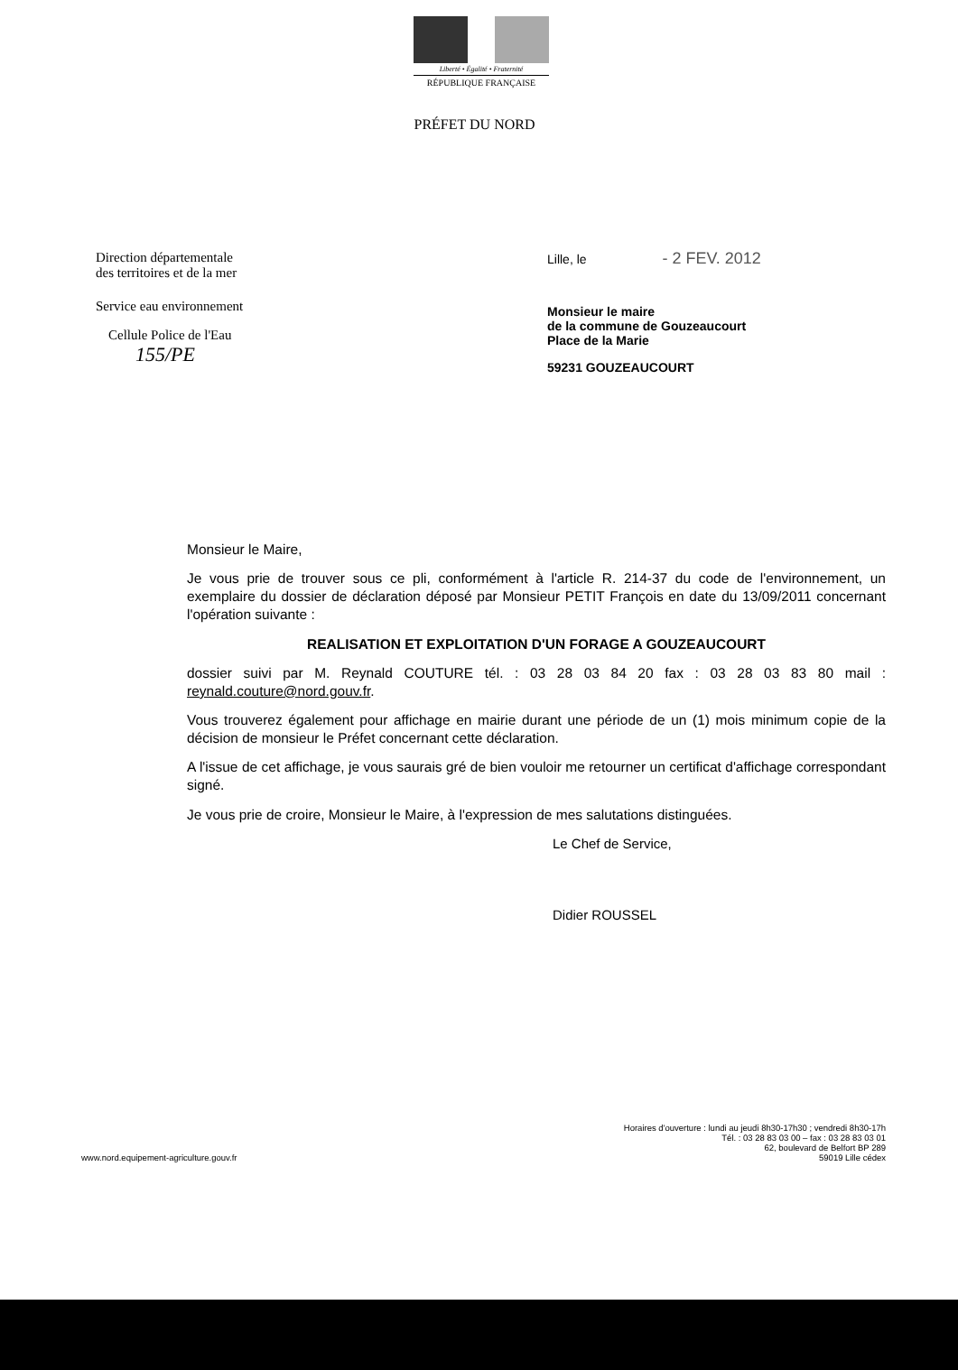Liberté • Égalité • Fraternité
RÉPUBLIQUE FRANÇAISE
PRÉFET DU NORD
Direction départementale
des territoires et de la mer
Service eau environnement
Cellule Police de l'Eau
155/PE
Lille, le - 2 FEV. 2012
Monsieur le maire
de la commune de Gouzeaucourt
Place de la Marie
59231 GOUZEAUCOURT
Monsieur le Maire,
Je vous prie de trouver sous ce pli, conformément à l'article R. 214-37 du code de l'environnement, un exemplaire du dossier de déclaration déposé par Monsieur PETIT François en date du 13/09/2011 concernant l'opération suivante :
REALISATION ET EXPLOITATION D'UN FORAGE A GOUZEAUCOURT
dossier suivi par M. Reynald COUTURE tél. : 03 28 03 84 20 fax : 03 28 03 83 80 mail : reynald.couture@nord.gouv.fr.
Vous trouverez également pour affichage en mairie durant une période de un (1) mois minimum copie de la décision de monsieur le Préfet concernant cette déclaration.
A l'issue de cet affichage, je vous saurais gré de bien vouloir me retourner un certificat d'affichage correspondant signé.
Je vous prie de croire, Monsieur le Maire, à l'expression de mes salutations distinguées.
Le Chef de Service,
Didier ROUSSEL
www.nord.equipement-agriculture.gouv.fr
Horaires d'ouverture : lundi au jeudi 8h30-17h30 ; vendredi 8h30-17h
Tél. : 03 28 83 03 00 – fax : 03 28 83 03 01
62, boulevard de Belfort BP 289
59019 Lille cédex